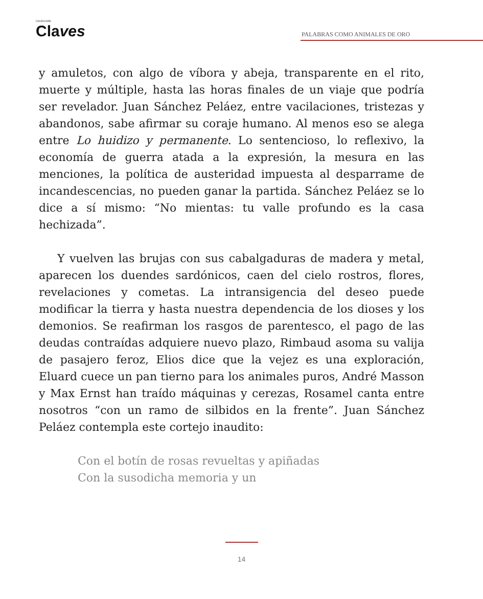COLECCIÓN
Claves
PALABRAS COMO ANIMALES DE ORO
y amuletos, con algo de víbora y abeja, transparente en el rito, muerte y múltiple, hasta las horas finales de un viaje que podría ser revelador. Juan Sánchez Peláez, entre vacilaciones, tristezas y abandonos, sabe afirmar su coraje humano. Al menos eso se alega entre Lo huidizo y permanente. Lo sentencioso, lo reflexivo, la economía de guerra atada a la expresión, la mesura en las menciones, la política de austeridad impuesta al desparrame de incandescencias, no pueden ganar la partida. Sánchez Peláez se lo dice a sí mismo: “No mientas: tu valle profundo es la casa hechizada”.
Y vuelven las brujas con sus cabalgaduras de madera y metal, aparecen los duendes sardónicos, caen del cielo rostros, flores, revelaciones y cometas. La intransigencia del deseo puede modificar la tierra y hasta nuestra dependencia de los dioses y los demonios. Se reafirman los rasgos de parentesco, el pago de las deudas contraídas adquiere nuevo plazo, Rimbaud asoma su valija de pasajero feroz, Elios dice que la vejez es una exploración, Eluard cuece un pan tierno para los animales puros, André Masson y Max Ernst han traído máquinas y cerezas, Rosamel canta entre nosotros “con un ramo de silbidos en la frente”. Juan Sánchez Peláez contempla este cortejo inaudito:
Con el botín de rosas revueltas y apiñadas
Con la susodicha memoria y un
14